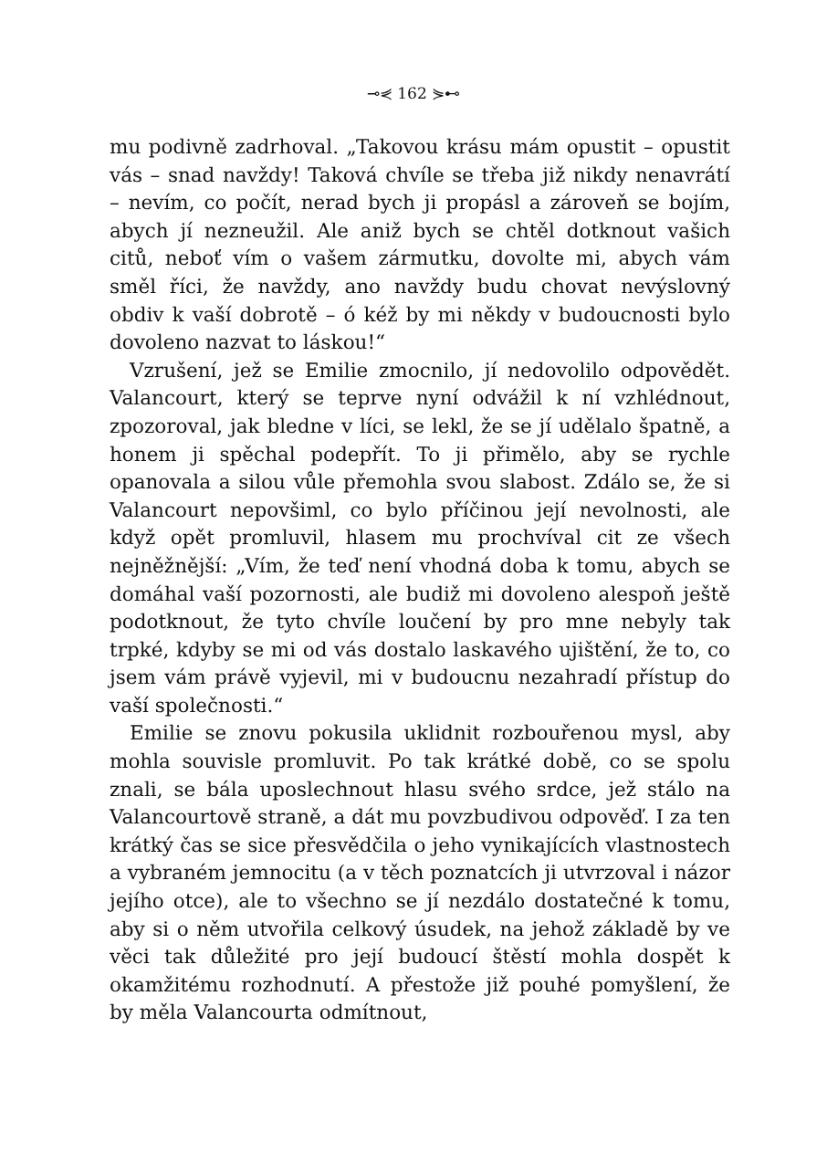⊸⋞ 162 ⋟⊷
mu podivně zadrhoval. „Takovou krásu mám opustit – opustit vás – snad navždy! Taková chvíle se třeba již nikdy nenavrátí – nevím, co počít, nerad bych ji propásl a zároveň se bojím, abych jí nezneužil. Ale aniž bych se chtěl dotknout vašich citů, neboť vím o vašem zármutku, dovolte mi, abych vám směl říci, že navždy, ano navždy budu chovat nevýslovný obdiv k vaší dobrotě – ó kéž by mi někdy v budoucnosti bylo dovoleno nazvat to láskou!“
Vzrušení, jež se Emilie zmocnilo, jí nedovolilo odpovědět. Valancourt, který se teprve nyní odvážil k ní vzhlédnout, zpozoroval, jak bledne v líci, se lekl, že se jí udělalo špatně, a honem ji spěchal podepřít. To ji přimělo, aby se rychle opanovala a silou vůle přemohla svou slabost. Zdálo se, že si Valancourt nepovšiml, co bylo příčinou její nevolnosti, ale když opět promluvil, hlasem mu prochvíval cit ze všech nejněžnější: „Vím, že teď není vhodná doba k tomu, abych se domáhal vaší pozornosti, ale budiž mi dovoleno alespoň ještě podotknout, že tyto chvíle loučení by pro mne nebyly tak trpké, kdyby se mi od vás dostalo laskavého ujištění, že to, co jsem vám právě vyjevil, mi v budoucnu nezahradí přístup do vaší společnosti.“
Emilie se znovu pokusila uklidnit rozbouřenou mysl, aby mohla souvisle promluvit. Po tak krátké době, co se spolu znali, se bála uposlechnout hlasu svého srdce, jež stálo na Valancourtově straně, a dát mu povzbudivou odpověď. I za ten krátký čas se sice přesvědčila o jeho vynikajících vlastnostech a vybraném jemnocitu (a v těch poznatcích ji utvrzoval i názor jejího otce), ale to všechno se jí nezdálo dostatečné k tomu, aby si o něm utvořila celkový úsudek, na jehož základě by ve věci tak důležité pro její budoucí štěstí mohla dospět k okamžitému rozhodnutí. A přestože již pouhé pomyšlení, že by měla Valancourta odmítnout,